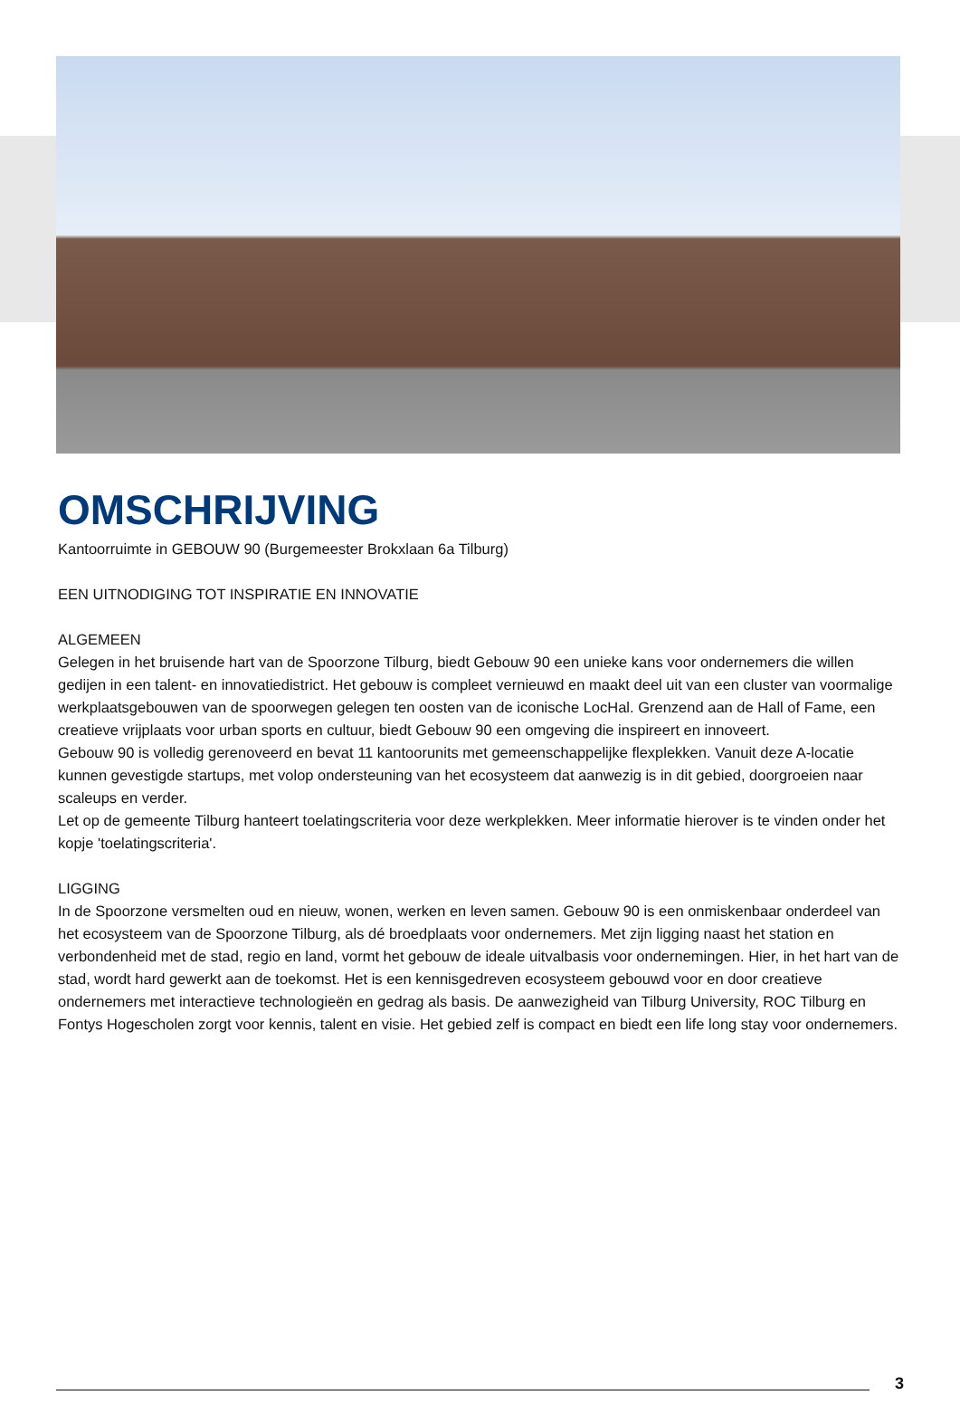OMSCHRIJVING
Kantoorruimte in GEBOUW 90 (Burgemeester Brokxlaan 6a Tilburg)
EEN UITNODIGING TOT INSPIRATIE EN INNOVATIE
ALGEMEEN
Gelegen in het bruisende hart van de Spoorzone Tilburg, biedt Gebouw 90 een unieke kans voor ondernemers die willen gedijen in een talent- en innovatiedistrict. Het gebouw is compleet vernieuwd en maakt deel uit van een cluster van voormalige werkplaatsgebouwen van de spoorwegen gelegen ten oosten van de iconische LocHal. Grenzend aan de Hall of Fame, een creatieve vrijplaats voor urban sports en cultuur, biedt Gebouw 90 een omgeving die inspireert en innoveert.
Gebouw 90 is volledig gerenoveerd en bevat 11 kantoorunits met gemeenschappelijke flexplekken. Vanuit deze A-locatie kunnen gevestigde startups, met volop ondersteuning van het ecosysteem dat aanwezig is in dit gebied, doorgroeien naar scaleups en verder.
Let op de gemeente Tilburg hanteert toelatingscriteria voor deze werkplekken. Meer informatie hierover is te vinden onder het kopje 'toelatingscriteria'.
LIGGING
In de Spoorzone versmelten oud en nieuw, wonen, werken en leven samen. Gebouw 90 is een onmiskenbaar onderdeel van het ecosysteem van de Spoorzone Tilburg, als dé broedplaats voor ondernemers. Met zijn ligging naast het station en verbondenheid met de stad, regio en land, vormt het gebouw de ideale uitvalbasis voor ondernemingen. Hier, in het hart van de stad, wordt hard gewerkt aan de toekomst. Het is een kennisgedreven ecosysteem gebouwd voor en door creatieve ondernemers met interactieve technologieën en gedrag als basis. De aanwezigheid van Tilburg University, ROC Tilburg en Fontys Hogescholen zorgt voor kennis, talent en visie. Het gebied zelf is compact en biedt een life long stay voor ondernemers.
3